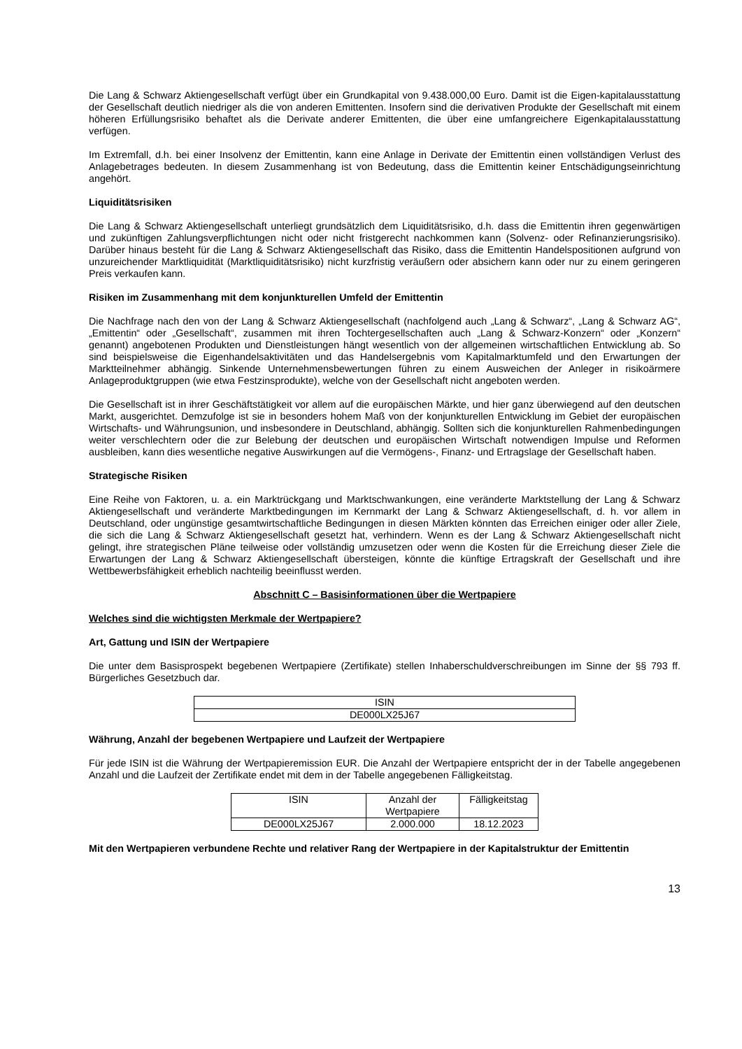Die Lang & Schwarz Aktiengesellschaft verfügt über ein Grundkapital von 9.438.000,00 Euro. Damit ist die Eigen-kapitalausstattung der Gesellschaft deutlich niedriger als die von anderen Emittenten. Insofern sind die derivativen Produkte der Gesellschaft mit einem höheren Erfüllungsrisiko behaftet als die Derivate anderer Emittenten, die über eine umfangreichere Eigenkapitalausstattung verfügen.
Im Extremfall, d.h. bei einer Insolvenz der Emittentin, kann eine Anlage in Derivate der Emittentin einen vollständigen Verlust des Anlagebetrages bedeuten. In diesem Zusammenhang ist von Bedeutung, dass die Emittentin keiner Entschädigungseinrichtung angehört.
Liquiditätsrisiken
Die Lang & Schwarz Aktiengesellschaft unterliegt grundsätzlich dem Liquiditätsrisiko, d.h. dass die Emittentin ihren gegenwärtigen und zukünftigen Zahlungsverpflichtungen nicht oder nicht fristgerecht nachkommen kann (Solvenz- oder Refinanzierungsrisiko). Darüber hinaus besteht für die Lang & Schwarz Aktiengesellschaft das Risiko, dass die Emittentin Handelspositionen aufgrund von unzureichender Marktliquidität (Marktliquiditätsrisiko) nicht kurzfristig veräußern oder absichern kann oder nur zu einem geringeren Preis verkaufen kann.
Risiken im Zusammenhang mit dem konjunkturellen Umfeld der Emittentin
Die Nachfrage nach den von der Lang & Schwarz Aktiengesellschaft (nachfolgend auch „Lang & Schwarz“, „Lang & Schwarz AG“, „Emittentin“ oder „Gesellschaft“, zusammen mit ihren Tochtergesellschaften auch „Lang & Schwarz-Konzern“ oder „Konzern“ genannt) angebotenen Produkten und Dienstleistungen hängt wesentlich von der allgemeinen wirtschaftlichen Entwicklung ab. So sind beispielsweise die Eigenhandelsaktivitäten und das Handelsergebnis vom Kapitalmarktumfeld und den Erwartungen der Marktteilnehmer abhängig. Sinkende Unternehmensbewertungen führen zu einem Ausweichen der Anleger in risikoärmere Anlageproduktgruppen (wie etwa Festzinsprodukte), welche von der Gesellschaft nicht angeboten werden.
Die Gesellschaft ist in ihrer Geschäftstätigkeit vor allem auf die europäischen Märkte, und hier ganz überwiegend auf den deutschen Markt, ausgerichtet. Demzufolge ist sie in besonders hohem Maß von der konjunkturellen Entwicklung im Gebiet der europäischen Wirtschafts- und Währungsunion, und insbesondere in Deutschland, abhängig. Sollten sich die konjunkturellen Rahmenbedingungen weiter verschlechtern oder die zur Belebung der deutschen und europäischen Wirtschaft notwendigen Impulse und Reformen ausbleiben, kann dies wesentliche negative Auswirkungen auf die Vermögens-, Finanz- und Ertragslage der Gesellschaft haben.
Strategische Risiken
Eine Reihe von Faktoren, u. a. ein Marktrückgang und Marktschwankungen, eine veränderte Marktstellung der Lang & Schwarz Aktiengesellschaft und veränderte Marktbedingungen im Kernmarkt der Lang & Schwarz Aktiengesellschaft, d. h. vor allem in Deutschland, oder ungünstige gesamtwirtschaftliche Bedingungen in diesen Märkten könnten das Erreichen einiger oder aller Ziele, die sich die Lang & Schwarz Aktiengesellschaft gesetzt hat, verhindern. Wenn es der Lang & Schwarz Aktiengesellschaft nicht gelingt, ihre strategischen Pläne teilweise oder vollständig umzusetzen oder wenn die Kosten für die Erreichung dieser Ziele die Erwartungen der Lang & Schwarz Aktiengesellschaft übersteigen, könnte die künftige Ertragskraft der Gesellschaft und ihre Wettbewerbsfähigkeit erheblich nachteilig beeinflusst werden.
Abschnitt C – Basisinformationen über die Wertpapiere
Welches sind die wichtigsten Merkmale der Wertpapiere?
Art, Gattung und ISIN der Wertpapiere
Die unter dem Basisprospekt begebenen Wertpapiere (Zertifikate) stellen Inhaberschuldverschreibungen im Sinne der §§ 793 ff. Bürgerliches Gesetzbuch dar.
| ISIN |
| DE000LX25J67 |
Währung, Anzahl der begebenen Wertpapiere und Laufzeit der Wertpapiere
Für jede ISIN ist die Währung der Wertpapieremission EUR. Die Anzahl der Wertpapiere entspricht der in der Tabelle angegebenen Anzahl und die Laufzeit der Zertifikate endet mit dem in der Tabelle angegebenen Fälligkeitstag.
| ISIN | Anzahl der Wertpapiere | Fälligkeitstag |
| DE000LX25J67 | 2.000.000 | 18.12.2023 |
Mit den Wertpapieren verbundene Rechte und relativer Rang der Wertpapiere in der Kapitalstruktur der Emittentin
13